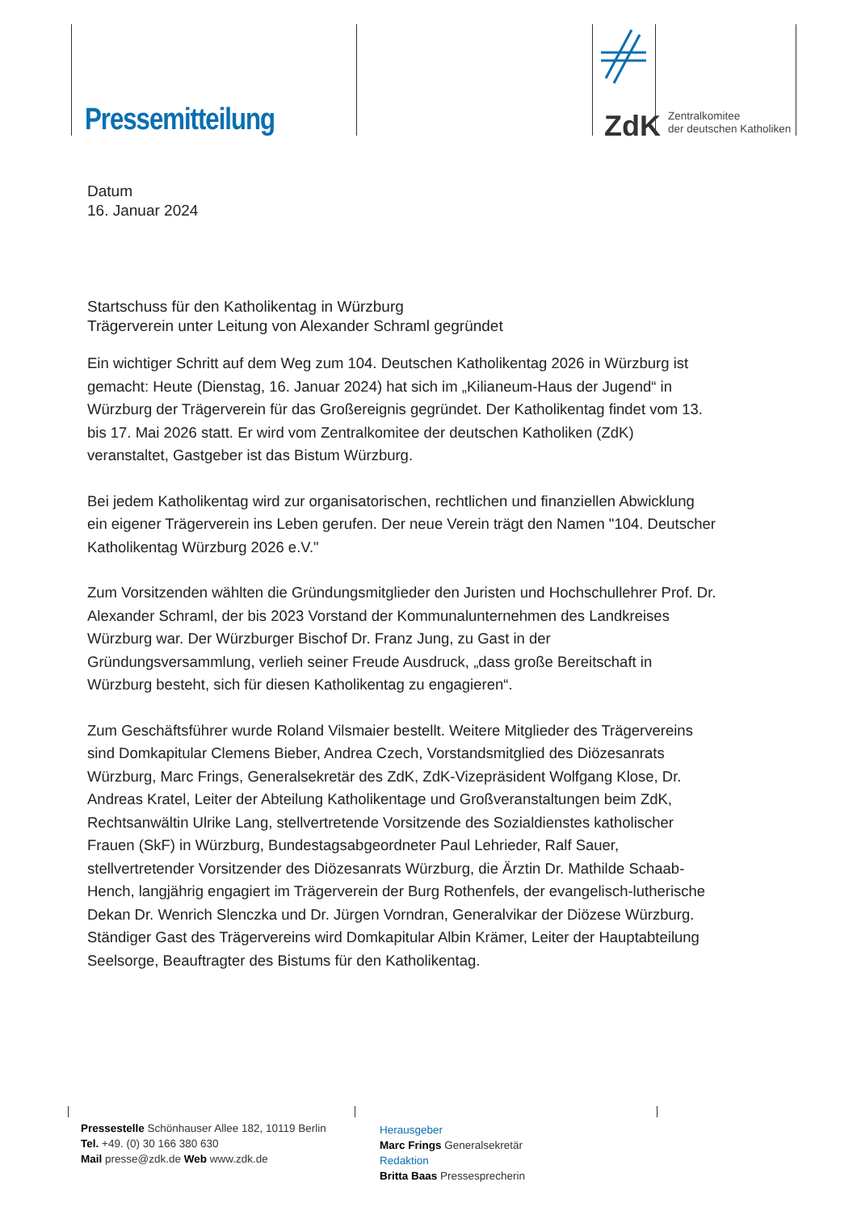Pressemitteilung ZdK
Zentralkomitee
der deutschen Katholiken
Datum
16. Januar 2024
Startschuss für den Katholikentag in Würzburg
Trägerverein unter Leitung von Alexander Schraml gegründet
Ein wichtiger Schritt auf dem Weg zum 104. Deutschen Katholikentag 2026 in Würzburg ist gemacht: Heute (Dienstag, 16. Januar 2024) hat sich im „Kilianeum-Haus der Jugend“ in Würzburg der Trägerverein für das Großereignis gegründet. Der Katholikentag findet vom 13. bis 17. Mai 2026 statt. Er wird vom Zentralkomitee der deutschen Katholiken (ZdK) veranstaltet, Gastgeber ist das Bistum Würzburg.
Bei jedem Katholikentag wird zur organisatorischen, rechtlichen und finanziellen Abwicklung ein eigener Trägerverein ins Leben gerufen. Der neue Verein trägt den Namen "104. Deutscher Katholikentag Würzburg 2026 e.V."
Zum Vorsitzenden wählten die Gründungsmitglieder den Juristen und Hochschullehrer Prof. Dr. Alexander Schraml, der bis 2023 Vorstand der Kommunalunternehmen des Landkreises Würzburg war. Der Würzburger Bischof Dr. Franz Jung, zu Gast in der Gründungsversammlung, verlieh seiner Freude Ausdruck, „dass große Bereitschaft in Würzburg besteht, sich für diesen Katholikentag zu engagieren“.
Zum Geschäftsführer wurde Roland Vilsmaier bestellt. Weitere Mitglieder des Trägervereins sind Domkapitular Clemens Bieber, Andrea Czech, Vorstandsmitglied des Diözesanrats Würzburg, Marc Frings, Generalsekretär des ZdK, ZdK-Vizepräsident Wolfgang Klose, Dr. Andreas Kratel, Leiter der Abteilung Katholikentage und Großveranstaltungen beim ZdK, Rechtsanwältin Ulrike Lang, stellvertretende Vorsitzende des Sozialdienstes katholischer Frauen (SkF) in Würzburg, Bundestagsabgeordneter Paul Lehrieder, Ralf Sauer, stellvertretender Vorsitzender des Diözesanrats Würzburg, die Ärztin Dr. Mathilde Schaab-Hench, langjährig engagiert im Trägerverein der Burg Rothenfels, der evangelisch-lutherische Dekan Dr. Wenrich Slenczka und Dr. Jürgen Vorndran, Generalvikar der Diözese Würzburg. Ständiger Gast des Trägervereins wird Domkapitular Albin Krämer, Leiter der Hauptabteilung Seelsorge, Beauftragter des Bistums für den Katholikentag.
Pressestelle Schönhauser Allee 182, 10119 Berlin
Tel. +49. (0) 30 166 380 630
Mail presse@zdk.de Web www.zdk.de
Herausgeber
Marc Frings Generalsekretär
Redaktion
Britta Baas Pressesprecherin